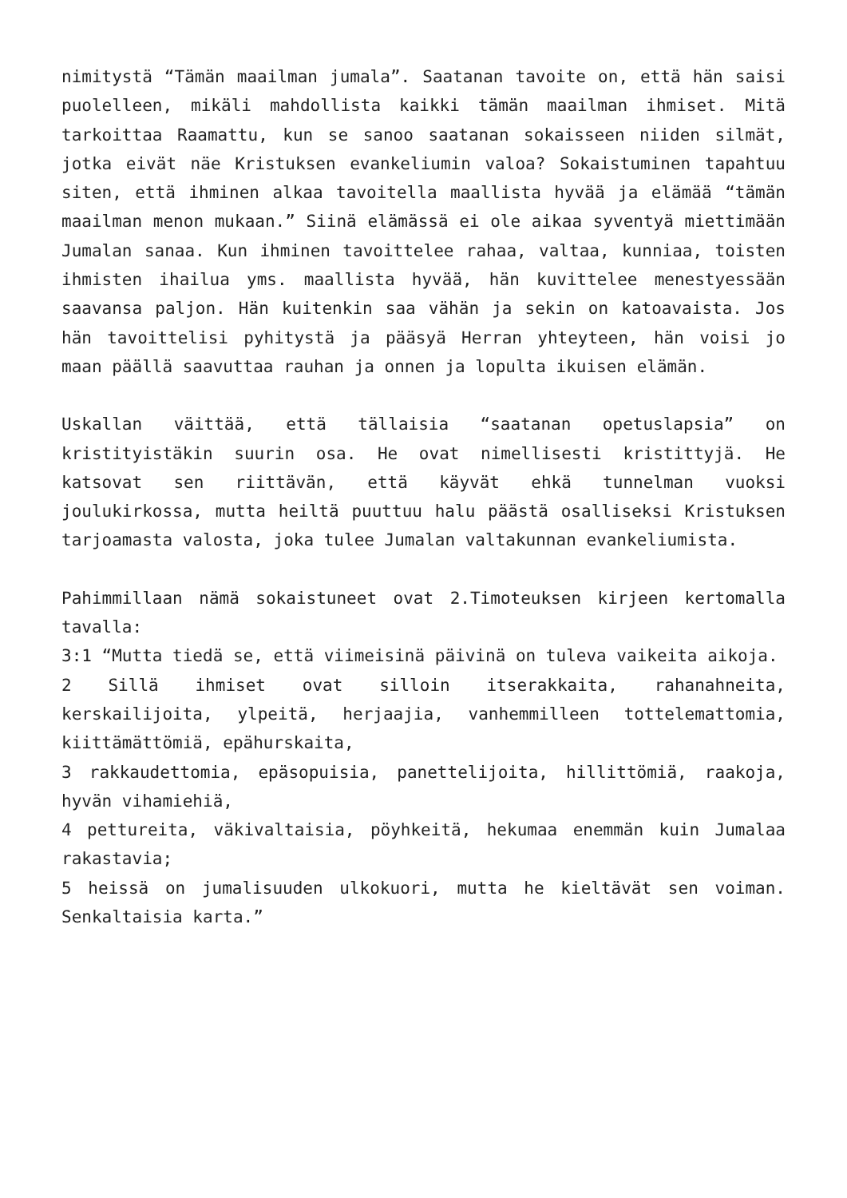nimitystä “Tämän maailman jumala”. Saatanan tavoite on, että hän saisi puolelleen, mikäli mahdollista kaikki tämän maailman ihmiset. Mitä tarkoittaa Raamattu, kun se sanoo saatanan sokaisseen niiden silmät, jotka eivät näe Kristuksen evankeliumin valoa? Sokaistuminen tapahtuu siten, että ihminen alkaa tavoitella maallista hyvää ja elämää “tämän maailman menon mukaan.” Siinä elämässä ei ole aikaa syventyä miettimään Jumalan sanaa. Kun ihminen tavoittelee rahaa, valtaa, kunniaa, toisten ihmisten ihailua yms. maallista hyvää, hän kuvittelee menestyessään saavansa paljon. Hän kuitenkin saa vähän ja sekin on katoavaista. Jos hän tavoittelisi pyhitystä ja pääsyä Herran yhteyteen, hän voisi jo maan päällä saavuttaa rauhan ja onnen ja lopulta ikuisen elämän.
Uskallan väittää, että tällaisia “saatanan opetuslapsia” on kristityistäkin suurin osa. He ovat nimellisesti kristittyjä. He katsovat sen riittävän, että käyvät ehkä tunnelman vuoksi joulukirkossa, mutta heiltä puuttuu halu päästä osalliseksi Kristuksen tarjoamasta valosta, joka tulee Jumalan valtakunnan evankeliumista.
Pahimmillaan nämä sokaistuneet ovat 2.Timoteuksen kirjeen kertomalla tavalla:
3:1 “Mutta tiedä se, että viimeisinä päivinä on tuleva vaikeita aikoja.
2 Sillä ihmiset ovat silloin itserakkaita, rahanahneita, kerskailijoita, ylpeitä, herjaajia, vanhemmilleen tottelemattomia, kiittämättömiä, epähurskaita,
3 rakkaudettomia, epäsopuisia, panettelijoita, hillittömiä, raakoja, hyvän vihamiehiä,
4 pettureita, väkivaltaisia, pöyhkeitä, hekumaa enemmän kuin Jumalaa rakastavia;
5 heissä on jumalisuuden ulkokuori, mutta he kieltävät sen voiman. Senkaltaisia karta.”